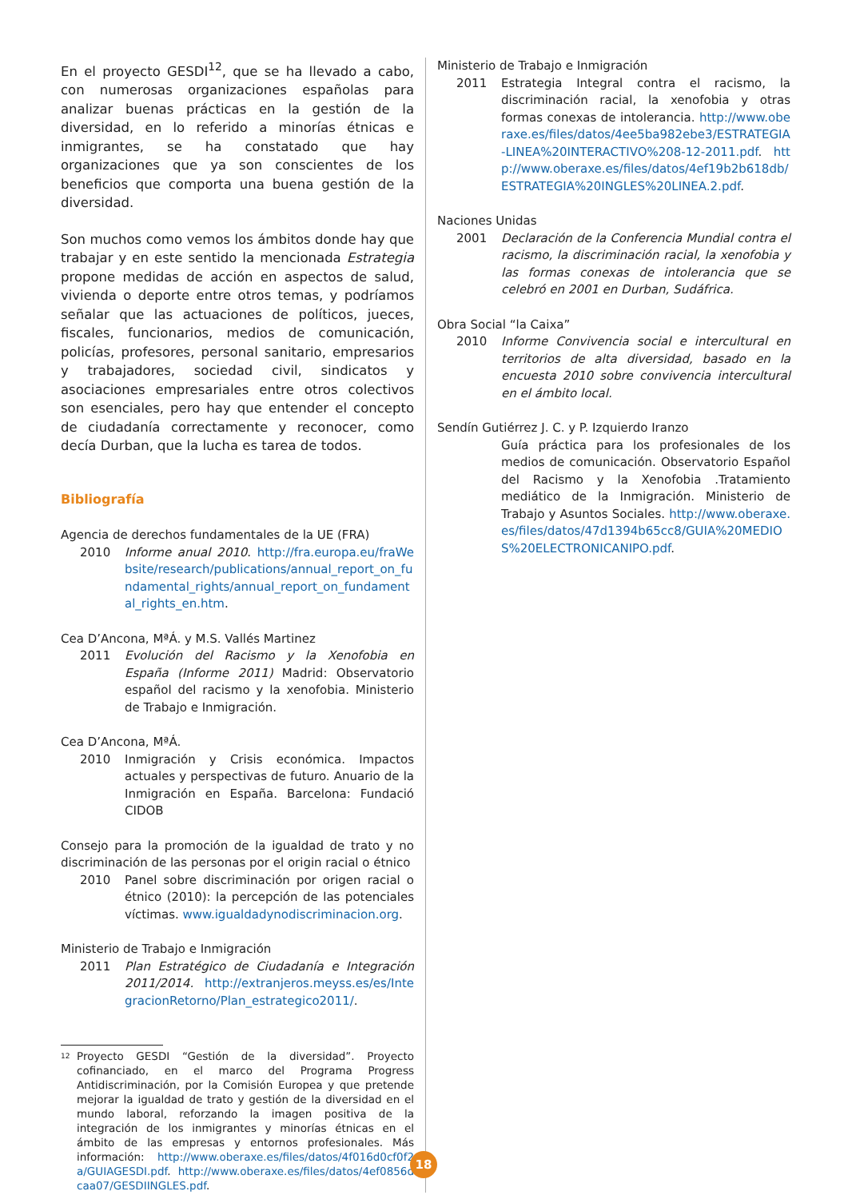En el proyecto GESDI<sup>12</sup>, que se ha llevado a cabo, con numerosas organizaciones españolas para analizar buenas prácticas en la gestión de la diversidad, en lo referido a minorías étnicas e inmigrantes, se ha constatado que hay organizaciones que ya son conscientes de los beneficios que comporta una buena gestión de la diversidad.
Son muchos como vemos los ámbitos donde hay que trabajar y en este sentido la mencionada Estrategia propone medidas de acción en aspectos de salud, vivienda o deporte entre otros temas, y podríamos señalar que las actuaciones de políticos, jueces, fiscales, funcionarios, medios de comunicación, policías, profesores, personal sanitario, empresarios y trabajadores, sociedad civil, sindicatos y asociaciones empresariales entre otros colectivos son esenciales, pero hay que entender el concepto de ciudadanía correctamente y reconocer, como decía Durban, que la lucha es tarea de todos.
Bibliografía
Agencia de derechos fundamentales de la UE (FRA)
2010 Informe anual 2010. http://fra.europa.eu/fraWebsite/research/publications/annual_report_on_fundamental_rights/annual_report_on_fundamental_rights_en.htm.
Cea D’Ancona, MªÁ. y M.S. Vallés Martinez
2011 Evolución del Racismo y la Xenofobia en España (Informe 2011) Madrid: Observatorio español del racismo y la xenofobia. Ministerio de Trabajo e Inmigración.
Cea D’Ancona, MªÁ.
2010 Inmigración y Crisis económica. Impactos actuales y perspectivas de futuro. Anuario de la Inmigración en España. Barcelona: Fundació CIDOB
Consejo para la promoción de la igualdad de trato y no discriminación de las personas por el origin racial o étnico
2010 Panel sobre discriminación por origen racial o étnico (2010): la percepción de las potenciales víctimas. www.igualdadynodiscriminacion.org.
Ministerio de Trabajo e Inmigración
2011 Plan Estratégico de Ciudadanía e Integración 2011/2014. http://extranjeros.meyss.es/es/IntegracionRetorno/Plan_estrategico2011/.
<sup>12</sup> Proyecto GESDI “Gestión de la diversidad”. Proyecto cofinanciado, en el marco del Programa Progress Antidiscriminación, por la Comisión Europea y que pretende mejorar la igualdad de trato y gestión de la diversidad en el mundo laboral, reforzando la imagen positiva de la integración de los inmigrantes y minorías étnicas en el ámbito de las empresas y entornos profesionales. Más información: http://www.oberaxe.es/files/datos/4f016d0cf0f2a/GUIAGESDI.pdf. http://www.oberaxe.es/files/datos/4ef0856dcaa07/GESDIINGLES.pdf.
Ministerio de Trabajo e Inmigración
2011 Estrategia Integral contra el racismo, la discriminación racial, la xenofobia y otras formas conexas de intolerancia. http://www.oberaxe.es/files/datos/4ee5ba982ebe3/ESTRATEGIA-LINEA%20INTERACTIVO%208-12-2011.pdf. http://www.oberaxe.es/files/datos/4ef19b2b618db/ESTRATEGIA%20INGLES%20LINEA.2.pdf.
Naciones Unidas
2001 Declaración de la Conferencia Mundial contra el racismo, la discriminación racial, la xenofobia y las formas conexas de intolerancia que se celebró en 2001 en Durban, Sudáfrica.
Obra Social “la Caixa”
2010 Informe Convivencia social e intercultural en territorios de alta diversidad, basado en la encuesta 2010 sobre convivencia intercultural en el ámbito local.
Sendín Gutiérrez J. C. y P. Izquierdo Iranzo
Guía práctica para los profesionales de los medios de comunicación. Observatorio Español del Racismo y la Xenofobia .Tratamiento mediático de la Inmigración. Ministerio de Trabajo y Asuntos Sociales. http://www.oberaxe.es/files/datos/47d1394b65cc8/GUIA%20MEDIOS%20ELECTRONICANIPO.pdf.
18